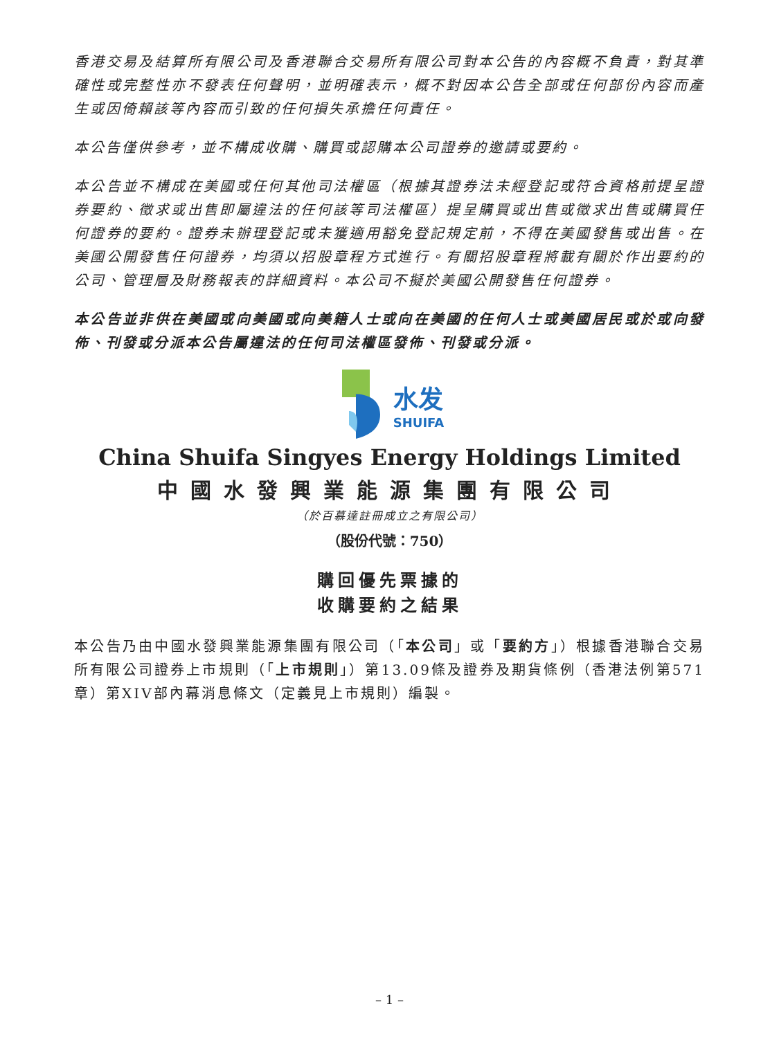香港交易及結算所有限公司及香港聯合交易所有限公司對本公告的內容概不負責，對其準確性或完整性亦不發表任何聲明，並明確表示，概不對因本公告全部或任何部份內容而產生或因倚賴該等內容而引致的任何損失承擔任何責任。
本公告僅供參考，並不構成收購、購買或認購本公司證券的邀請或要約。
本公告並不構成在美國或任何其他司法權區（根據其證券法未經登記或符合資格前提呈證券要約、徵求或出售即屬違法的任何該等司法權區）提呈購買或出售或徵求出售或購買任何證券的要約。證券未辦理登記或未獲適用豁免登記規定前，不得在美國發售或出售。在美國公開發售任何證券，均須以招股章程方式進行。有關招股章程將載有關於作出要約的公司、管理層及財務報表的詳細資料。本公司不擬於美國公開發售任何證券。
本公告並非供在美國或向美國或向美籍人士或向在美國的任何人士或美國居民或於或向發佈、刊發或分派本公告屬違法的任何司法權區發佈、刊發或分派。
水发
SHUIFA
China Shuifa Singyes Energy Holdings Limited
中國水發興業能源集團有限公司
（於百慕達註冊成立之有限公司）
（股份代號：750）
購回優先票據的
收購要約之結果
本公告乃由中國水發興業能源集團有限公司（「本公司」或「要約方」）根據香港聯合交易所有限公司證券上市規則（「上市規則」）第13.09條及證券及期貨條例（香港法例第571章）第XIV部內幕消息條文（定義見上市規則）編製。
– 1 –